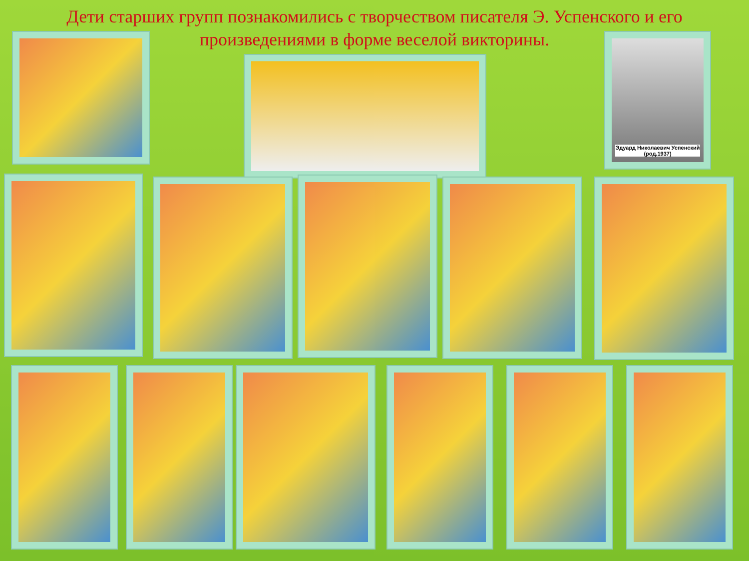Дети старших групп познакомились с творчеством писателя Э. Успенского и его произведениями в форме веселой викторины.
Эдуард Николаевич Успенский (род.1937)